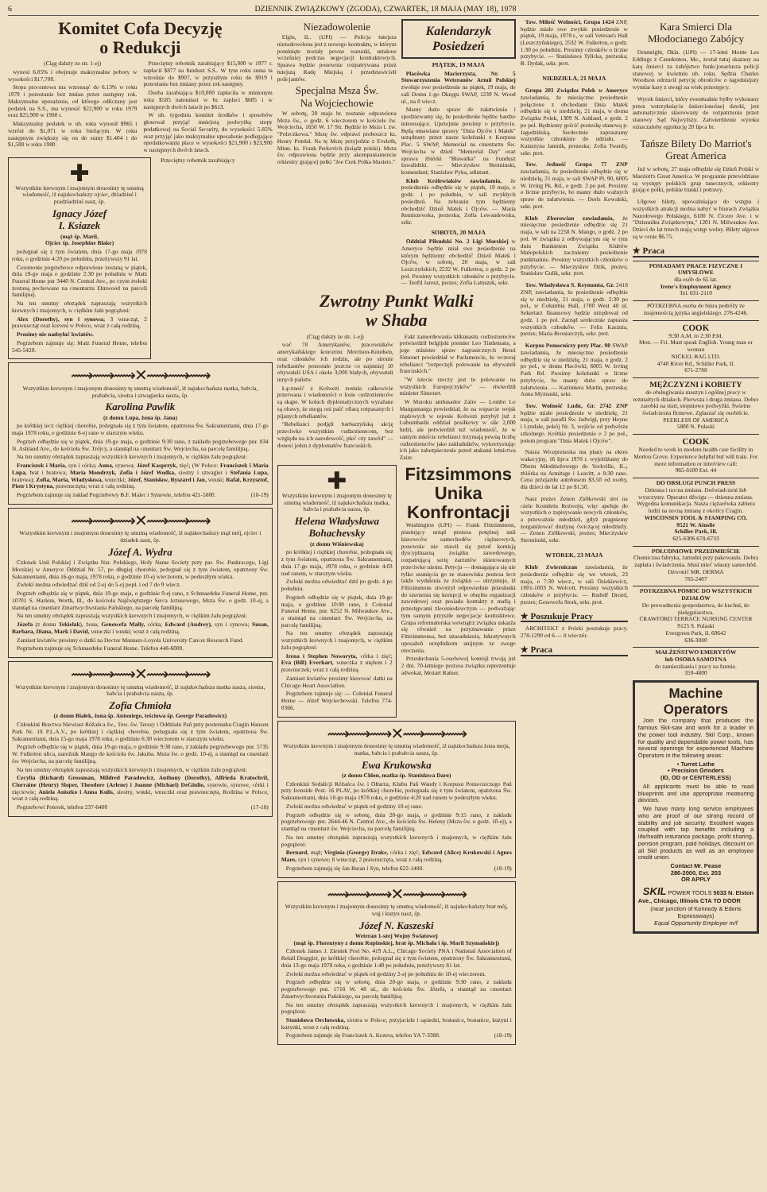6 DZIENNIK ZWIĄZKOWY (ZGODA), CZWARTEK, 18 MAJA (MAY 18), 1978
Komitet Cofa Decyzję
o Redukcji
(Ciąg dalszy ze str. 1-ej)
wynosi 6.05% i obejmuje maksymalne pobory w wysokości $17,700.
Stopa procentowa ma wzrosnąć do 6.13% w roku 1979 i pozostanie bez zmian przez następny rok. Maksymalne uposażenie, od którego odliczany jest podatek na S.S., ma wynosić $22,900 w roku 1979 oraz $25,900 w 1980 r.
Maksymalny podatek w ub. roku wynosił $965 i wzrósł do $1,071 w roku bieżącym. W roku następnym zwiększy się on do sumy $1.404 i do $1,588 w roku 1980.
Przeciętny robotnik zarabiający $15,000 w 1977 r. zapłacił $877 na fundusz S.S.. W tym roku suma ta wzrośnie do $907, w przyszłym roku do $919 i pozostanie bez zmiany przez rok następny.
Osoba zarabiająca $10,000 zapłaciła w minionym roku $585 natomiast w br. zapłaci $605 i w następnych dwóch latach po $613.
W ub. tygodniu komitet środków i sposobów głosował przyjąć mniejszą podwyżkę stopy podatkowej na Social Security, do wysokości 5.85% oraz przyjąć jako maksymalne uposażenie podlegające opodatkowaniu płace w wysokości $21,900 i $23,900 w następnych dwóch latach.
✚
Wszystkim krewnym i znajomym donosimy tę smutną wiadomość, iż najukochańszy ojciec, dziadziuś i pradziadziuś nasz, śp.
Ignacy Józef
I. Ksiazek
(mąż śp. Marii,
Ojciec śp. Josephine Blake)
pożegnał się z tym światem, dnia 17-go maja 1978 roku, o godzinie 4:20 po południu, przeżywszy 91 lat.
Ceremonie pogrzebowe odprawione zostaną w piątek, dnia 19-go maja o godzinie 2:30 po południu w Matz Funeral Home pnr 3440 N. Central Ave., po czym zwłoki zostaną pochowane na cmentarzu Elmwood na parceli familijnej.
Na ten smutny obrządek zapraszają wszystkich krewnych i znajomych, w ciężkim żalu pogrążeni:
Alex (Dorothy), syn i synowa; 3 wnucząt, 2 prawnucząt oraz krewni w Polsce, wraz z całą rodziną.
Prosimy nie nadsyłać kwiatów.
Pogrzebem zajmuje się: Matz Funeral Home, telefon 545-5420.
Przeciętny robotnik zarabiający
⟿⟿⟿✕⟿⟿⟿
Wszystkim krewnym i znajomym donosimy tę smutną wiadomość, iż najukochańsza matka, babcia, prababcia, siostra i szwagierka nasza, śp.
Karolina Pawlik
(z domu Lupa, żona śp. Jana)
po krótkiej lecz ciężkiej chorobie, pożegnała się z tym światem, opatrzona Św. Sakramentami, dnia 17-go maja 1978 roku, o godzinie 6-ej rano w starszym wieku.
Pogrzeb odbędzie się w piątek, dnia 19-go maja, o godzinie 9:30 rano, z zakładu pogrzebowego pnr. 834 N. Ashland Ave., do kościoła Św. Trójcy, a stamtąd na cmentarz Św. Wojciecha, na parcelę familijną.
Na ten smutny obrządek zapraszają wszystkich krewnych i znajomych, w ciężkim żalu pogrążeni:
Franciszek i Maria, syn i córka; Anna, synowa; Józef Kasprzyk, zięć; (W Polsce: Franciszek i Maria Lupa, brat i bratowa; Maria Mondrzyk, Zofia i Józef Wodka, siostry i szwagier i Stefania Lupa, bratowa); Zofia, Maria, Władysława, wnuczki; Józef, Stanisław, Ryszard i Jan, wnuki; Rafał, Krzysztof, Piotr i Krystyna, prawnuczęta; wraz z całą rodziną.
Pogrzebem zajmuje się zakład Pogrzebowy B.F. Malec i Synowie, telefon 421-5800. (18-19)
⟿⟿⟿✕⟿⟿⟿
Wszystkim krewnym i znajomym donosimy tę smutną wiadomość, iż najukochańszy mąż mój, ojciec i dziadek nasz, śp.
Józef A. Wydra
Członek Unii Polskiej i Związku Nar. Polskiego, Holy Name Society przy par. Św. Pankracego, Ligi Morskiej w Ameryce Oddział Nr. 57, po długiej chorobie, pożegnał się z tym światem, opatrzony Św. Sakramentami, dnia 16-go maja, 1978 roku, o godzinie 10-ej wieczorem, w podeszłym wieku.
Zwłoki można odwiedzać dziś od 2-ej do 5-ej popł. i od 7 do 9 wiecz.
Pogrzeb odbędzie się w piątek, dnia 19-go maja, o godzinie 9-ej rano, z Schmaedeke Funeral Home, pnr. 10701 S. Harlem, Worth, Ill., do kościoła Najświętszego Serca Jezusowego, Msza Św. o godz. 10-ej, a stamtąd na cmentarz Zmartwychwstania Pańskiego, na parcelę familijną.
Na ten smutny obrządek zapraszają wszystkich krewnych i znajomych, w ciężkim żalu pogrążeni:
Józefa (z domu Tekielak), żona; Genowefa Mally, córka; Edward (Audrey), syn i synowa; Susan, Barbara, Diana, Mark i David, wnuczki i wnuki; wraz z całą rodziną.
Zamiast kwiatów prosimy o datki na Doctor Manners-Loyola University Cancer Research Fund.
Pogrzebem zajmuje się Schmaedeke Funeral Home. Telefon 448-6000.
⟿⟿⟿✕⟿⟿⟿
Wszystkim krewnym i znajomym donosimy tę smutną wiadomość, iż najukochańsza matka nasza, siostra, babcia i prababcia nasza, śp.
Zofia Chmioła
(z domu Białek, żona śp. Antoniego, teściowa śp. George Paradowicz)
Członkini Bractwa Niewiast Różańca św., Tow. św. Teresy i Oddziału Pań przy posterunku Cragin Hanson Park Nr. 18 P.L.A.V., po krótkiej i ciężkiej chorobie, pożegnała się z tym światem, opatrzona Św. Sakramentami, dnia 15-go maja 1978 roku, o godzinie 6:30 wieczorem w starszym wieku.
Pogrzeb odbędzie się w piątek, dnia 19-go maja, o godzinie 9:30 rano, z zakładu pogrzebowego pnr. 5735 W. Fullerton ulica, narożnik Mango do kościoła św. Jakuba. Msza św. o godz. 10-ej, a stamtąd na cmentarz św. Wojciecha, na parcelę familijną.
Na ten smutny obrządek zapraszają wszystkich krewnych i znajomych, w ciężkim żalu pogrążeni:
Cecylia (Richard) Grossman, Mildred Paradowicz, Anthony (Dorothy), Alfrieda Kratochvil, Clorraine (Henry) Sloper, Theodore (Arlene) i Joanne (Michael) DeGiulio, synowie, synowe, córki i zięciowie; Aniela Aniszko i Anna Kulis, siostry, wnuki, wnuczki oraz prawnuczęta, Rodzina w Polsce, wraz z całą rodziną.
Pogrzebowi Poterek, telefon 237-6400 (17-18)
Niezadowolenie
Elgin, IL. (UPI) — Policja tutejsza niezadowolona jest z nowego kontraktu, w którym pominięte zostały pewne warunki, ustalone wcześniej podczas negocjacji kontraktowych. Sprawa będzie ponownie rozpatrywana przez tutejszą Radę Miejską i przedstawicieli policjantów.
Specjalna Msza Św.
Na Wojciechowie
W sobotę, 20 maja br. zostanie odprawiona Msza św., o godz. 6 wieczorem w kościele św. Wojciecha, 1650 W. 17 Str. Będzie to Msza t. zw. "Poleczkowa." Mszę św. odprawi proboszcz ks. Henry Pozdał. Na tę Mszę przyjedzie z Eveleth, Minn. ks. Frank Perkovich (ksiądz polski). Msza św. odprawiona będzie przy akompaniamencie orkiestry grającej polki "Joe Crek Polka Masters."
Kalendarzyk Posiedzeń
PIĄTEK, 19 MAJA
Placówka Macierzysta, Nr. 5 Stowarzyszenia Weteranów Armii Polskiej zwołuje swe posiedzenie na piątek, 19 maja, do sali Domu 1-go Okręgu SWAP, 1239 N. Wood ul., na 8 wiecz.
Mamy dużo spraw do załatwienia i spodziewamy się, że posiedzenie będzie bardzo interesujące. Uprzejmie prosimy o przybycie. Będą omawiane sprawy "Dnia Ojców i Matek" urządzany przez nasze koleżanki z Korpusu Plac. 5 SWAP, Memoriał na cmentarzu Św. Wojciecha w dzień "Memorial Day" oraz sprawa zbiórki "Bławatka" na Fundusz Inwalidzki. — Mieczysław Sterminski, komendant; Stanisław Pyka, adiutant.
Klub Królewiaków zawiadamia, że posiedzenie odbędzie się w piątek, 19 maja, o godz. 1 po południu, w sali zwykłych posiedzeń. Na zebraniu tym będziemy obchodzić Dzień Matek i Ojców. — Maria Remiszewska, prezeska; Zofia Lewandowska, sekr.
SOBOTA, 20 MAJA
Oddział Piłsudski No. 2 Ligi Morskiej w Ameryce będzie miał swe posiedzenie na którym będziemy obchodzić Dzień Matek i Ojców, w sobotę, 20 maja, w sali Leszczyńskich, 2532 W. Fullerton, o godz. 2 po poł. Prosimy wszystkich członków o przybycie. — Teofil Jarosz, prezes; Zofia Latuszek, sekr.
Zwrotny Punkt Walki
w Shaba
(Ciąg dalszy ze str. 1-ej)
wać 78 Amerykanów, pracowników amerykańskiego koncernu Morrison-Knudsen, oraz członków ich rodzin, ale po stronie rebeliantów pozostało jeszcze co najmniej 10 obywateli USA i około 3,000 białych, obywateli innych państw.
Łączność z Kolwezi została całkowicie przerwana i wiadomości o losie cudzoziemców są skąpe. W kołach dyplomatycznych wyrażane są obawy, że mogą oni paść ofiarą rozpasanych i pijanych rebeliantów.
"Rebelianci podjęli barbarzyńską akcję przeciwko wszystkim cudzoziemcom, bez względu na ich narodowość, płeć czy zawód" — donosi jeden z dyplomatów francuskich.
Fakt zamordowania kilkunastu cudzoziemców potwierdził belgijski premier Leo Tindemans, a jego minister spraw zagranicznych Henri Simonet powiedział w Parlamencie, że wczoraj rebelianci "rozpoczęli polowanie na obywateli francuskich."
"W istocie rzeczy jest to polowanie na wszystkich Europejczyków" — stwierdził minister Simonet.
W Maroku ambasador Zaire — Lombo Lo Mangamanga powiedział, że na wsparcie wojsk rządowych w rejonie Kolwezi przybył już z Lubumbashi oddział posiłkowy w sile 2,000 ludzi, ale potwierdził też wiadomość, że w samym mieście rebelianci trzymają pewną liczbę cudzoziemców jako zakładników, wykorzystując ich jako zabezpieczenie przed atakami lotnictwa Zaire.
✚
Wszystkim krewnym i znajomym donosimy tę smutną wiadomość, iż najukochańsza matka, babcia i prababcia nasza, śp.
Helena Władysława Bohachevsky
(z domu Wiśniewska)
po krótkiej i ciężkiej chorobie, pożegnała się z tym światem, opatrzona Św. Sakramentami, dnia 17-go maja, 1978 roku, o godzinie 4:03 nad ranem, w starszym wieku.
Zwłoki można odwiedzać dziś po godz. 4 po południu.
Pogrzeb odbędzie się w piątek, dnia 19-go maja, o godzinie 10:00 rano, z Colonial Funeral Home, pnr. 6252 N. Milwaukee Ave., a stamtąd na cmentarz Św. Wojciecha, na parcelę familijną.
Na ten smutny obrządek zapraszają wszystkich krewnych i znajomych, w ciężkim żalu pogrążeni:
Irena i Stephen Noworyta, córka i zięć; Eva (Bill) Everhart, wnuczka z mężem i 2 prawnuczek; wraz z całą rodziną.
Zamiast kwiatów prosimy kierować datki na Chicago Heart Association.
Pogrzebem zajmuje się: — Colonial Funeral Home — Józef Wojciechowski. Telefon 774-0366.
Fitzsimmons Unika Konfrontacji
Washington (UPI) — Frank Fitzsimmons, piastujący urząd prezesa potężnej unii kierowców samochodów ciężarowych, ponownie nie stawił się przed komisją dyscyplinarną związku zawodowego, rozpatrującą serię zarzutów skierowanych przeciwko niemu. Petycja — domagająca się nie tylko usunięcia go ze stanowiska prezesa lecz także wydalenia ze związku — utrzymuje, iż Fitzsimmons stworzył odpowiednie przesłanki do szerzenia się korupcji w obrębie organizacji zawodowej oraz posiada kontakty z mafią i przestępcami zleceniodawczym — podważając tym samym przyszłe negocjacje kontraktowe. Grupa reformatorska wewnątrz związku uskarża się również na przyznawanie przez Fitzsimmonsa, bez uzasadnienia, lukratywnych uposażeń urzędnikom unijnym ze swego otoczenia.
Przesłuchania 5-osobowej komisji trwają już 2 dni. 70-letniego prezesa związku reprezentuje adwokat, Mozart Ratner.
⟿⟿⟿✕⟿⟿⟿
Wszystkim krewnym i znajomym donosimy tę smutną wiadomość, iż najukochańsza żona moja, matka, babcia i prababcia nasza, śp.
Ewa Krukowska
(z domu Chlon, matka śp. Stanisława Daro)
Członkini Sodalicji Różańca św. i Ołtarza; Klubu Pań Wandy i Korpusu Pomocniczego Pań przy Ironside Post. 16 PLAV, po krótkiej chorobie, pożegnała się z tym światem, opatrzona Św. Sakramentami, dnia 18-go maja 1978 roku, o godzinie 4:20 nad ranem w podeszłym wieku.
Zwłoki można odwiedzać w piątek od godziny 10-ej rano.
Pogrzeb odbędzie się w sobotę, dnia 20-go maja, o godzinie 9:15 rano, z zakładu pogrzebowego pnr. 2644-46 N. Central Ave., do kościoła Św. Heleny (Msza św. o godz. 10-ej), a stamtąd na cmentarz św. Wojciecha, na parcelę familijną.
Na ten smutny obrządek zapraszają wszystkich krewnych i znajomych, w ciężkim żalu pogrążeni:
Bernard, mąż; Virginia (George) Drake, córka i zięć; Edward (Alice) Krukowski i Agnes Maro, syn i synowe; 8 wnucząt, 2 prawnuczęta, wraz z całą rodziną.
Pogrzebem zajmują się Jan Baran i Syn, telefon 622-1488. (18-19)
⟿⟿⟿✕⟿⟿⟿
Wszystkim krewnym i znajomym donosimy tę smutną wiadomość, iż najukochańszy brat mój, wuj i kuzyn nasz, śp.
Józef N. Kaszeski
Weteran 1-szej Wojny Światowej
(mąż śp. Florentyny z domu Rupinskiej, brat śp. Michała i śp. Marii Szymańskiej)
Członek James J. Zientek Post No. 419 A.L., Chicago Society PNA i National Association of Retail Druggist, po krótkiej chorobie, pożegnał się z tym światem, opatrzony Św. Sakramentami, dnia 13-go maja 1978 roku, o godzinie 1:40 po południu, przeżywszy 81 lat.
Zwłoki można odwiedzać w piątek od godziny 2-ej po południu do 10-ej wieczorem.
Pogrzeb odbędzie się w sobotę, dnia 20-go maja, o godzinie 9:30 rano, z zakładu pogrzebowego pnr. 1718 W. 48 ul., do kościoła Św. Józefa, a stamtąd na cmentarz Zmartwychwstania Pańskiego, na parcelę familijną.
Na ten smutny obrządek zapraszają wszystkich krewnych i znajomych, w ciężkim żalu pogrążeni:
Stanisława Orchowska, siostra w Polsce; przyjaciele i sąsiedzi, bratanice, bratanice, kuzyni i kuzynki, wraz z całą rodziną.
Pogrzebem zajmuje się Franciszek A. Kozera, telefon YA 7-3388. (18-19)
Tow. Miłość Wolności, Grupa 1424 ZNP, będzie miało swe zwykłe posiedzenie w piątek, 19 maja, 1978 r., w sali Veteran's Hall (Leszczyńskiego), 2532 W. Fullerton, o godz. 1:30 po południu. Prosimy członków o liczne przybycie. — Stanisława Tylicka, prezeska; B. Dydak, sekr. prot.
NIEDZIELA, 21 MAJA
Grupa 203 Związku Polek w Ameryce zawiadamia, że miesięczne posiedzenie połączone z obchodami Dnia Matek odbędzie się w niedzielę, 21 maja, w domu Związku Polek, 1309 N. Ashland, o godz. 2 po poł. Będziemy gościć prezeskę stanową p. Jagodzińską. Serdecznie zapraszamy wszystkie członkinie do udziału. — Katarzyna Jamnik, prezeska; Zofia Twardy, sekr. prot.
Tow. Jedność Grupa 77 ZNP zawiadamia, że posiedzenie odbędzie się w niedzielę, 21 maja, w sali SWAP Pl. 90, 6005 W. Irving Pk. Rd., o godz. 2 po poł. Prosimy o liczne przybycie, bo mamy dużo ważnych spraw do załatwienia. — Doris Kowalski, sekr. prot.
Klub Zborowian zawiadamia, że miesięczne posiedzenie odbędzie się 21 maja, w sali na 2258 N. Mango, o godz. 2 po poł. W związku z odbywającym się w tym dniu Bankietem Związku Klubów Małopolskich zaczniemy posiedzenie punktualnie. Prosimy wszystkich członków o przybycie. — Mieczysław Dzik, prezes; Stanisław Gulik, sekr. prot.
Tow. Władysława S. Reymonta, Gr. 2418 ZNP, zawiadamia, że posiedzenie odbędzie się w niedzielę, 21 maja, o godz. 2:30 po poł., w Columbia Hall, 1700 West 48 ul. Sekretarz finansowy będzie urzędował od godz. 1 po poł. Zarząd serdecznie zaprasza wszystkich członków. — Felix Kasznia, prezes; Maria Broniarczyk, sekr. prot.
Korpus Pomocniczy przy Plac. 90 SWAP zawiadamia, że miesięczne posiedzenie odbędzie się w niedzielę, 21 maja, o godz. 2 po poł., w domu Placówki, 6005 W. Irving Park Rd. Prosimy koleżanki o liczne przybycie, bo mamy dużo spraw do załatwienia. — Kazimiera Martin, prezeska; Anna Myznaski, sekr.
Tow. Wolność Ludu, Gr. 2742 ZNP będzie miało posiedzenie w niedzielę, 21 maja, w sali parafii Św. Jadwigi, przy Hoyne i Lyndale, pokój Nr. 3, wejście od podwórza szkolnego. Krótkie posiedzenie o 2 po poł., potem program "Dnia Matek i Ojców".
Nasza Wiceprezeska ma plany na okres wakacyjny, 16 lipca 1978 r. wyjeżdżamy do Obozu Młodzieżowego do Yorkville, IL.; zbiórka na Armitage i Leavitt, o 8:30 rano. Cena przejazdu autobusem $3.50 od osoby, dla dzieci do lat 12 po $1.50.
Nasz prezes Zenon Ziółkowski stoi na czele Komitetu Rozwoju, więc apeluje do wszystkich o zapisywanie nowych członków, a przeważnie młodzież, gdyż pragniemy zorganizować drużynę ćwiczącej młodzieży. — Zenon Ziółkowski, prezes; Mieczysław Sterminski, sekr.
WTOREK, 23 MAJA
Klub Zwierniczan zawiadamia, że posiedzenie odbędzie się we wtorek, 23 maja, o 7:30 wiecz., w sali Osiekiewicz, 1001-1003 N. Wolcott. Prosimy wszystkich członków o przybycie. — Rudolf Drozd, prezes; Genowefa Stork, sekr. prot.
★ Poszukuje Pracy
ARCHITEKT z Polski poszukuje pracy. 278-1290 od 6 — 8 wieczór.
★ Praca
Kara Smierci Dla Młodocianego Zabójcy
Drumright, Okla. (UPI) — 17-letni Monte Lee Eddings z Camdenton, Me., został tutaj skazany na karę śmierci za zabójstwo funkcjonariusza policji stanowej w kwietniu ub. roku. Sędzia Charles Woodson odrzucił petycję obrońców o łagodniejszy wymiar kary z uwagi na wiek przestępcy.
Wyrok śmierci, który ewentualnie byłby wykonany przez wstrzyknięcie śmiercionośnej dawki, jest automatycznie skierowany do rozpatrzenia przez stanowy Sąd Najwyższy. Zatwierdzenie wyroku oznaczałoby egzekucję 20 lipca br.
Tańsze Bilety Do Marriot's Great America
Już w sobotę, 27 maja odbędzie się Dzień Polski w Marriott's Great America. W programie przewidziane są występy polskich grup tanecznych, orkiestry grające polki, polskie trunki i potrawy.
Ulgowe bilety, upoważniające do wstępu i wszystkich atrakcji można nabyć w biurach Związku Narodowego Polskiego, 6100 N. Cicero Ave. i w "Dzienniku Związkowym," 1201 N. Milwaukee Ave. Dzieci do lat trzech mają wstęp wolny. Bilety ulgowe są w cenie $6.75.
★ Praca
POSIADAMY PRACE FIZYCZNE I UMYSŁOWE
dla osób do 65 lat.
Irene's Employment Agency
Tel. 631-2110
POTRZEBNA osoba do biura podróży ze znajomością języka angielskiego. 276-4246.
COOK
9:30 A.M. to 2:30 P.M.
Mon. — Fri. Must speak English. Young man or woman
NICKEL BAG LTD.
4740 River Rd., Schiller Park, Il.
671-2788
MĘŻCZYZNI i KOBIETY
do obsługiwania maszyn i ogólnej pracy w rozmaitych działach. Pierwsza i druga zmiana. Dobre zarobki na start, stopniowe podwyżki. Świetne świadczenia firmowe. Zgłaszać się osobiście.
PEERLESS OF AMERICA
5800 N. Pulaski
COOK
Needed to work in modern health care facility in Morton Grove. Experience helpful but will train. For more information or interview call:
965-8100 Ext. 44
DO OBSŁUGI PUNCH PRESS
Dzienna i nocna zmiana. Doświadczeni lub wyuczymy. Operator dźwigu — dzienna zmiana. Wygodna komunikacja. Nasza ciężarówka zabiera ludzi na nocną zmianę z okolicy Cragin.
WISCONSIN TOOL & STAMPING CO.
9521 W. Ainslie
Schiller Park, Ill.
625-6306 678-6733
POŁUDNIOWE PRZEDMIEŚCIE
Chemiczna fabryka, zatrudni przy pakowaniu. Dobra zapłata i świadczenia. Musi mieć własny samochód. Dzwonić MR. DERMA
785-2407
POTRZEBNA POMOC DO WSZYSTKICH DZIAŁÓW
Do prowadzenia gospodarstwa, do kuchni, do pielęgniarstwa.
CRAWFORD TERRACE NURSING CENTER
9125 S. Pulaski
Evergreen Park, Il. 60642
636-3080
MAŁŻEŃSTWO EMERYTÓW
lub OSOBA SAMOTNA
do zamieszkania i pracy na farmie.
359-4800
Machine Operators
Join the company that produces the famous Skil-saw and work for a leader in the power tool industry. Skil Corp., known for quality and dependable power tools, has several openings for experienced Machine Operators in the following areas:
• Turret Lathe
• Precision Grinders
(ID, OD or CENTERLESS)
All applicants must be able to read blueprints and use appropriate measuring devices.
We have many long service employees who are proof of our strong record of stability and job security. Excellent wages coupled with top benefits including a life/health insurance package, profit sharing, pension program, paid holidays, discount on all Skil products as well as an employee credit union.
Contact Mr. Pease
286-2000, Ext. 203
OR APPLY
SKIL POWER TOOLS 5033 N. Elston Ave., Chicago, Illinois CTA TO DOOR
(near junction of Kennedy & Edens Expressways)
Equal Opportunity Employer m/f